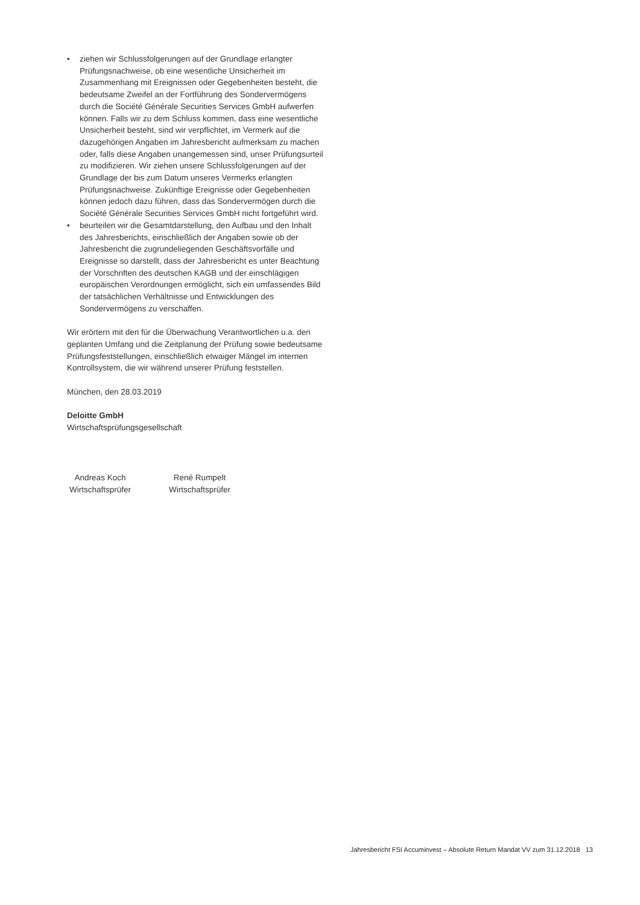• ziehen wir Schlussfolgerungen auf der Grundlage erlangter Prüfungsnachweise, ob eine wesentliche Unsicherheit im Zusammenhang mit Ereignissen oder Gegebenheiten besteht, die bedeutsame Zweifel an der Fortführung des Sondervermögens durch die Société Générale Securities Services GmbH aufwerfen können. Falls wir zu dem Schluss kommen, dass eine wesentliche Unsicherheit besteht, sind wir verpflichtet, im Vermerk auf die dazugehörigen Angaben im Jahresbericht aufmerksam zu machen oder, falls diese Angaben unangemessen sind, unser Prüfungsurteil zu modifizieren. Wir ziehen unsere Schlussfolgerungen auf der Grundlage der bis zum Datum unseres Vermerks erlangten Prüfungsnachweise. Zukünftige Ereignisse oder Gegebenheiten können jedoch dazu führen, dass das Sondervermögen durch die Société Générale Securities Services GmbH nicht fortgeführt wird.
• beurteilen wir die Gesamtdarstellung, den Aufbau und den Inhalt des Jahresberichts, einschließlich der Angaben sowie ob der Jahresbericht die zugrundeliegenden Geschäftsvorfälle und Ereignisse so darstellt, dass der Jahresbericht es unter Beachtung der Vorschriften des deutschen KAGB und der einschlägigen europäischen Verordnungen ermöglicht, sich ein umfassendes Bild der tatsächlichen Verhältnisse und Entwicklungen des Sondervermögens zu verschaffen.
Wir erörtern mit den für die Überwachung Verantwortlichen u.a. den geplanten Umfang und die Zeitplanung der Prüfung sowie bedeutsame Prüfungsfeststellungen, einschließlich etwaiger Mängel im internen Kontrollsystem, die wir während unserer Prüfung feststellen.
München, den 28.03.2019
Deloitte GmbH
Wirtschaftsprüfungsgesellschaft
Andreas Koch
Wirtschaftsprüfer
René Rumpelt
Wirtschaftsprüfer
Jahresbericht FSI Accuminvest – Absolute Return Mandat VV zum 31.12.2018 13